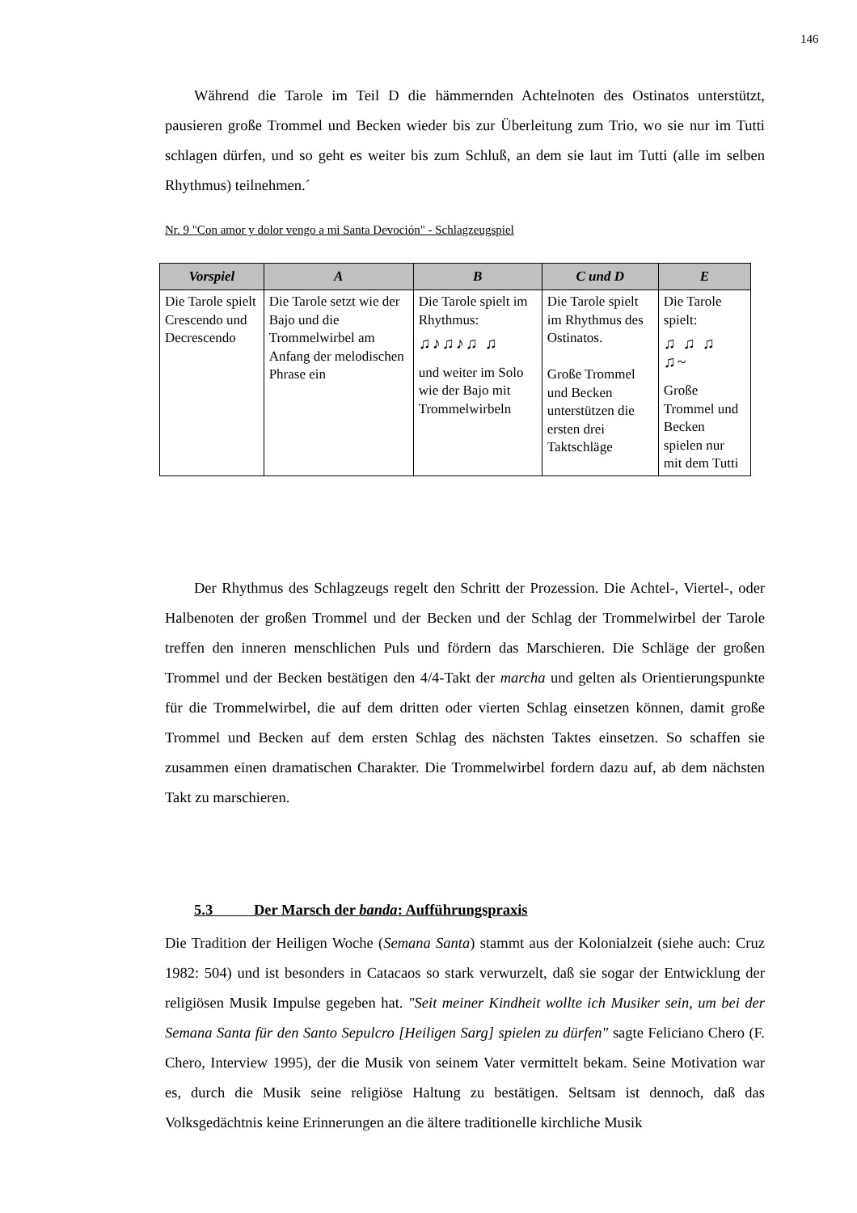146
Während die Tarole im Teil D die hämmernden Achtelnoten des Ostinatos unterstützt, pausieren große Trommel und Becken wieder bis zur Überleitung zum Trio, wo sie nur im Tutti schlagen dürfen, und so geht es weiter bis zum Schluß, an dem sie laut im Tutti (alle im selben Rhythmus) teilnehmen.´
Nr. 9 "Con amor y dolor vengo a mi Santa Devoción" - Schlagzeugspiel
| Vorspiel | A | B | C und D | E |
| --- | --- | --- | --- | --- |
| Die Tarole spielt Crescendo und Decrescendo | Die Tarole setzt wie der Bajo und die Trommelwirbel am Anfang der melodischen Phrase ein | Die Tarole spielt im Rhythmus: ♫♪♫♪♫ ♫ und weiter im Solo wie der Bajo mit Trommelwirbeln | Die Tarole spielt im Rhythmus des Ostinatos. Große Trommel und Becken unterstützen die ersten drei Taktschläge | Die Tarole spielt: ♫ ♫ ♫ ♫~ Große Trommel und Becken spielen nur mit dem Tutti |
Der Rhythmus des Schlagzeugs regelt den Schritt der Prozession. Die Achtel-, Viertel-, oder Halbenoten der großen Trommel und der Becken und der Schlag der Trommelwirbel der Tarole treffen den inneren menschlichen Puls und fördern das Marschieren. Die Schläge der großen Trommel und der Becken bestätigen den 4/4-Takt der marcha und gelten als Orientierungspunkte für die Trommelwirbel, die auf dem dritten oder vierten Schlag einsetzen können, damit große Trommel und Becken auf dem ersten Schlag des nächsten Taktes einsetzen. So schaffen sie zusammen einen dramatischen Charakter. Die Trommelwirbel fordern dazu auf, ab dem nächsten Takt zu marschieren.
5.3 Der Marsch der banda: Aufführungspraxis
Die Tradition der Heiligen Woche (Semana Santa) stammt aus der Kolonialzeit (siehe auch: Cruz 1982: 504) und ist besonders in Catacaos so stark verwurzelt, daß sie sogar der Entwicklung der religiösen Musik Impulse gegeben hat. "Seit meiner Kindheit wollte ich Musiker sein, um bei der Semana Santa für den Santo Sepulcro [Heiligen Sarg] spielen zu dürfen" sagte Feliciano Chero (F. Chero, Interview 1995), der die Musik von seinem Vater vermittelt bekam. Seine Motivation war es, durch die Musik seine religiöse Haltung zu bestätigen. Seltsam ist dennoch, daß das Volksgedächtnis keine Erinnerungen an die ältere traditionelle kirchliche Musik